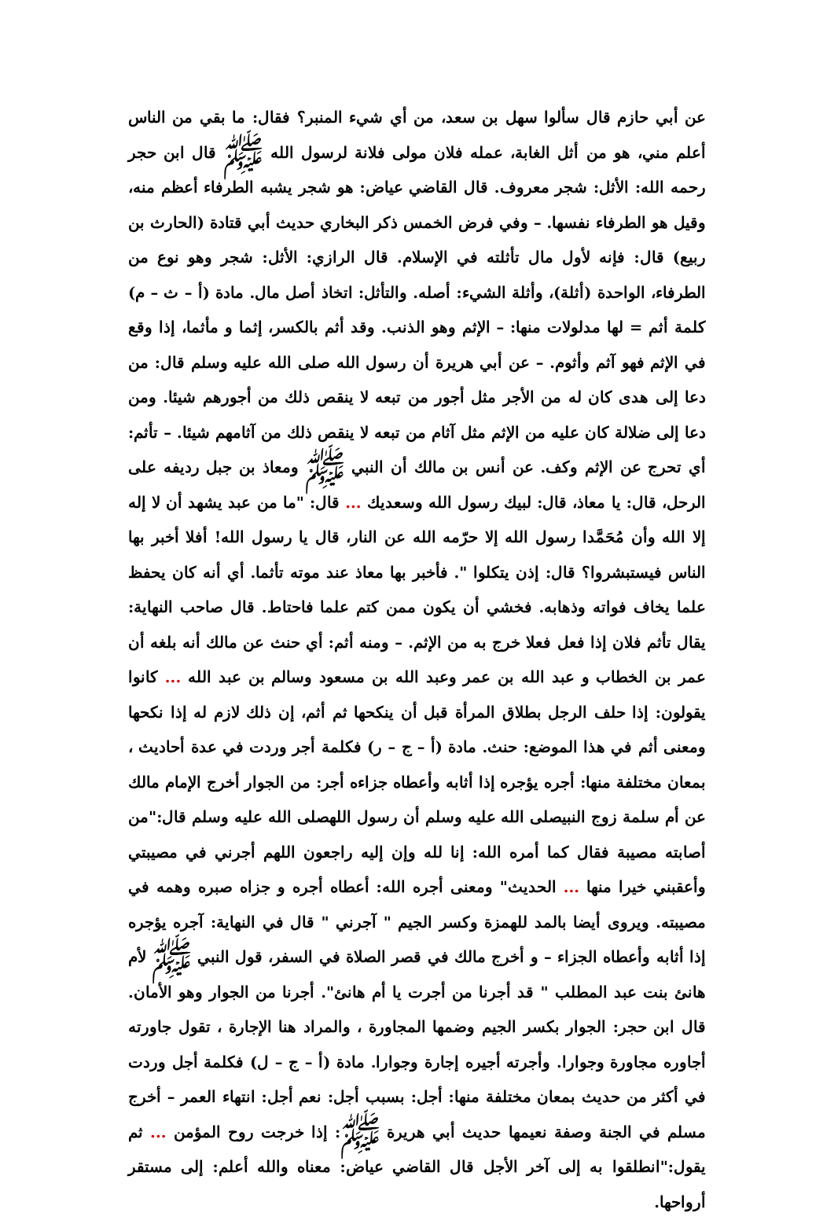عن أبي حازم قال سألوا سهل بن سعد، من أي شيء المنبر؟ فقال: ما بقي من الناس أعلم مني، هو من أثل الغابة، عمله فلان مولى فلانة لرسول الله ﷺ قال ابن حجر رحمه الله: الأثل: شجر معروف. قال القاضي عياض: هو شجر يشبه الطرفاء أعظم منه، وقيل هو الطرفاء نفسها. – وفي فرض الخمس ذكر البخاري حديث أبي قتادة (الحارث بن ربيع) قال: فإنه لأول مال تأثلته في الإسلام. قال الرازي: الأثل: شجر وهو نوع من الطرفاء، الواحدة (أثلة)، وأثلة الشيء: أصله. والتأثل: اتخاذ أصل مال. مادة (أ – ث – م) كلمة أثم = لها مدلولات منها: – الإثم وهو الذنب. وقد أثم بالكسر، إثما و مأثما، إذا وقع في الإثم فهو آثم وأثوم. – عن أبي هريرة أن رسول الله صلى الله عليه وسلم قال: من دعا إلى هدى كان له من الأجر مثل أجور من تبعه لا ينقص ذلك من أجورهم شيئا. ومن دعا إلى ضلالة كان عليه من الإثم مثل آثام من تبعه لا ينقص ذلك من آثامهم شيئا. – تأثم: أي تحرج عن الإثم وكف. عن أنس بن مالك أن النبي ﷺ ومعاذ بن جبل رديفه على الرحل، قال: يا معاذ، قال: لبيك رسول الله وسعديك ... قال: "ما من عبد يشهد أن لا إله إلا الله وأن مُحَمَّدا رسول الله إلا حرّمه الله عن النار، قال يا رسول الله! أفلا أخبر بها الناس فيستبشروا؟ قال: إذن يتكلوا ". فأخبر بها معاذ عند موته تأثما. أي أنه كان يحفظ علما يخاف فواته وذهابه. فخشي أن يكون ممن كتم علما فاحتاط. قال صاحب النهاية: يقال تأثم فلان إذا فعل فعلا خرج به من الإثم. – ومنه أثم: أي حنث عن مالك أنه بلغه أن عمر بن الخطاب و عبد الله بن عمر وعبد الله بن مسعود وسالم بن عبد الله ... كانوا يقولون: إذا حلف الرجل بطلاق المرأة قبل أن ينكحها ثم أثم، إن ذلك لازم له إذا نكحها ومعنى أثم في هذا الموضع: حنث. مادة (أ – ج – ر) فكلمة أجر وردت في عدة أحاديث ، بمعان مختلفة منها: أجره يؤجره إذا أثابه وأعطاه جزاءه أجر: من الجوار أخرج الإمام مالك عن أم سلمة زوج النبيصلى الله عليه وسلم أن رسول اللهصلى الله عليه وسلم قال:"من أصابته مصيبة فقال كما أمره الله: إنا لله وإن إليه راجعون اللهم أجرني في مصيبتي وأعقبني خيرا منها ... الحديث" ومعنى أجره الله: أعطاه أجره و جزاه صبره وهمه في مصيبته. ويروى أيضا بالمد للهمزة وكسر الجيم " آجرني " قال في النهاية: آجره يؤجره إذا أثابه وأعطاه الجزاء – و أخرج مالك في قصر الصلاة في السفر، قول النبي ﷺ لأم هانئ بنت عبد المطلب " قد أجرنا من أجرت يا أم هانئ". أجرنا من الجوار وهو الأمان. قال ابن حجر: الجوار بكسر الجيم وضمها المجاورة ، والمراد هنا الإجارة ، تقول جاورته أجاوره مجاورة وجوارا. وأجرته أجيره إجارة وجوارا. مادة (أ – ج – ل) فكلمة أجل وردت في أكثر من حديث بمعان مختلفة منها: أجل: بسبب أجل: نعم أجل: انتهاء العمر – أخرج مسلم في الجنة وصفة نعيمها حديث أبي هريرة ﷺ: إذا خرجت روح المؤمن ... ثم يقول:"انطلقوا به إلى آخر الأجل قال القاضي عياض: معناه والله أعلم: إلى مستقر أرواحها.